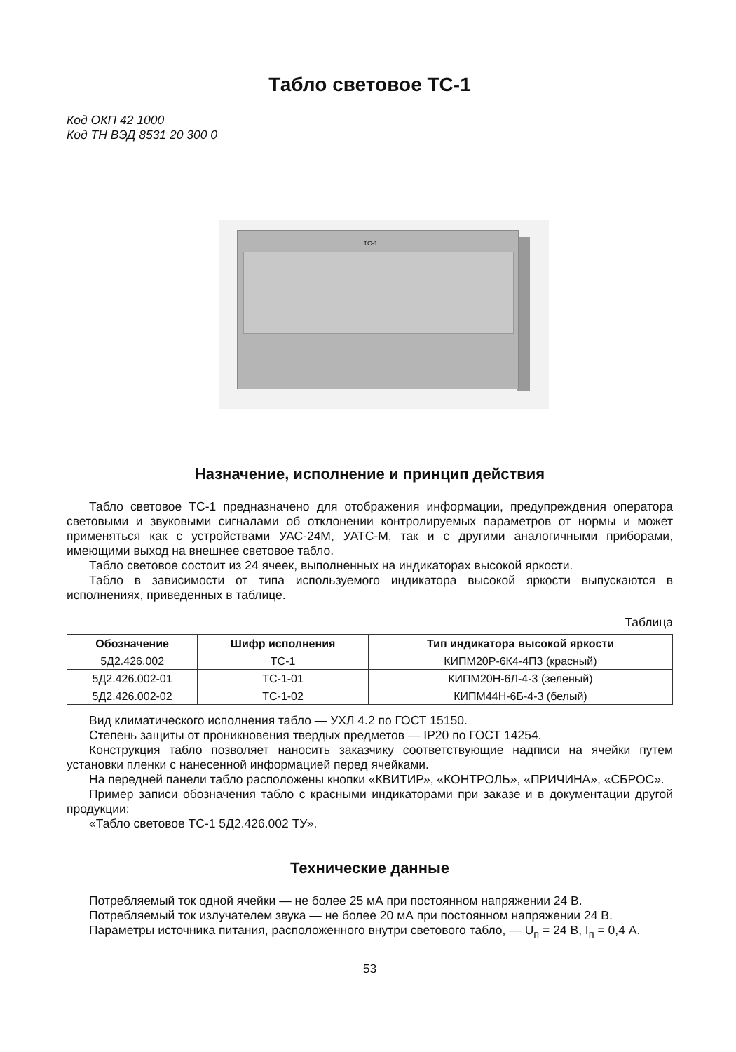Табло световое ТС-1
Код ОКП 42 1000
Код ТН ВЭД 8531 20 300 0
ТС-1
Назначение, исполнение и принцип действия
Табло световое ТС-1 предназначено для отображения информации, предупреждения оператора световыми и звуковыми сигналами об отклонении контролируемых параметров от нормы и может применяться как с устройствами УАС-24М, УАТС-М, так и с другими аналогичными приборами, имеющими выход на внешнее световое табло.
Табло световое состоит из 24 ячеек, выполненных на индикаторах высокой яркости.
Табло в зависимости от типа используемого индикатора высокой яркости выпускаются в исполнениях, приведенных в таблице.
Таблица
| Обозначение | Шифр исполнения | Тип индикатора высокой яркости |
| --- | --- | --- |
| 5Д2.426.002 | ТС-1 | КИПМ20Р-6К4-4П3 (красный) |
| 5Д2.426.002-01 | ТС-1-01 | КИПМ20Н-6Л-4-3 (зеленый) |
| 5Д2.426.002-02 | ТС-1-02 | КИПМ44Н-6Б-4-3 (белый) |
Вид климатического исполнения табло — УХЛ 4.2 по ГОСТ 15150.
Степень защиты от проникновения твердых предметов — IP20 по ГОСТ 14254.
Конструкция табло позволяет наносить заказчику соответствующие надписи на ячейки путем установки пленки с нанесенной информацией перед ячейками.
На передней панели табло расположены кнопки «КВИТИР», «КОНТРОЛЬ», «ПРИЧИНА», «СБРОС».
Пример записи обозначения табло с красными индикаторами при заказе и в документации другой продукции:
«Табло световое ТС-1 5Д2.426.002 ТУ».
Технические данные
Потребляемый ток одной ячейки — не более 25 мА при постоянном напряжении 24 В.
Потребляемый ток излучателем звука — не более 20 мА при постоянном напряжении 24 В.
Параметры источника питания, расположенного внутри светового табло, — U<sub>п</sub> = 24 В, I<sub>п</sub> = 0,4 А.
53